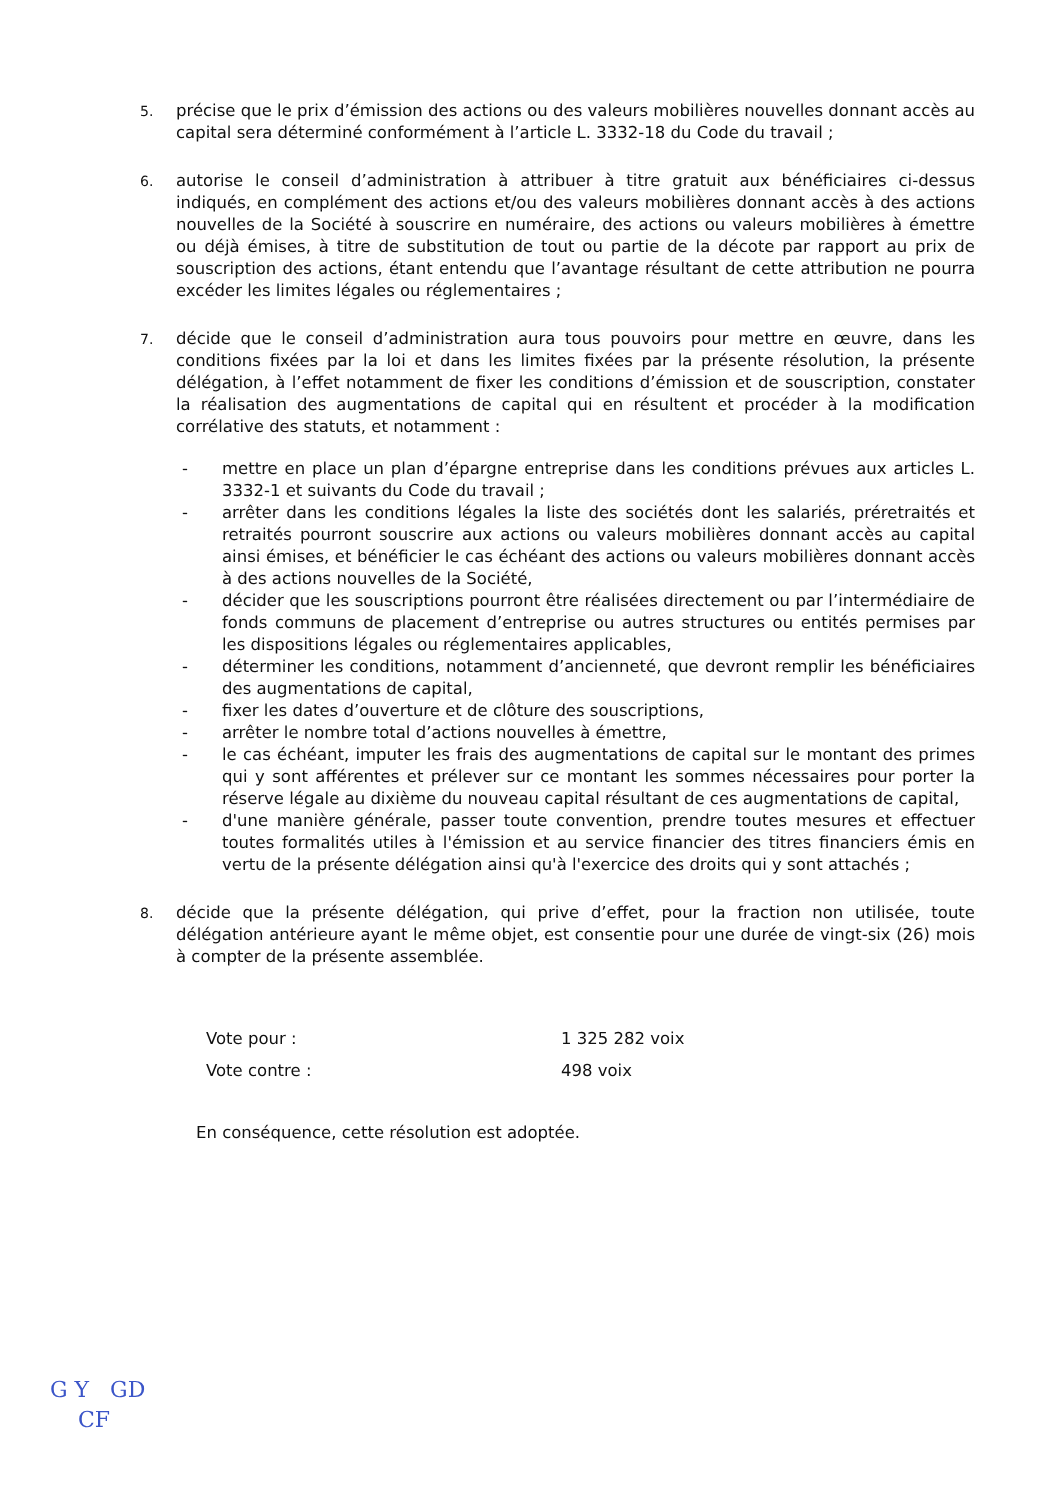5.
précise que le prix d’émission des actions ou des valeurs mobilières nouvelles donnant accès au capital sera déterminé conformément à l’article L. 3332-18 du Code du travail ;
6.
autorise le conseil d’administration à attribuer à titre gratuit aux bénéficiaires ci-dessus indiqués, en complément des actions et/ou des valeurs mobilières donnant accès à des actions nouvelles de la Société à souscrire en numéraire, des actions ou valeurs mobilières à émettre ou déjà émises, à titre de substitution de tout ou partie de la décote par rapport au prix de souscription des actions, étant entendu que l’avantage résultant de cette attribution ne pourra excéder les limites légales ou réglementaires ;
7.
décide que le conseil d’administration aura tous pouvoirs pour mettre en œuvre, dans les conditions fixées par la loi et dans les limites fixées par la présente résolution, la présente délégation, à l’effet notamment de fixer les conditions d’émission et de souscription, constater la réalisation des augmentations de capital qui en résultent et procéder à la modification corrélative des statuts, et notamment :
- mettre en place un plan d’épargne entreprise dans les conditions prévues aux articles L. 3332-1 et suivants du Code du travail ;
- arrêter dans les conditions légales la liste des sociétés dont les salariés, préretraités et retraités pourront souscrire aux actions ou valeurs mobilières donnant accès au capital ainsi émises, et bénéficier le cas échéant des actions ou valeurs mobilières donnant accès à des actions nouvelles de la Société,
- décider que les souscriptions pourront être réalisées directement ou par l’intermédiaire de fonds communs de placement d’entreprise ou autres structures ou entités permises par les dispositions légales ou réglementaires applicables,
- déterminer les conditions, notamment d’ancienneté, que devront remplir les bénéficiaires des augmentations de capital,
- fixer les dates d’ouverture et de clôture des souscriptions,
- arrêter le nombre total d’actions nouvelles à émettre,
- le cas échéant, imputer les frais des augmentations de capital sur le montant des primes qui y sont afférentes et prélever sur ce montant les sommes nécessaires pour porter la réserve légale au dixième du nouveau capital résultant de ces augmentations de capital,
- d'une manière générale, passer toute convention, prendre toutes mesures et effectuer toutes formalités utiles à l'émission et au service financier des titres financiers émis en vertu de la présente délégation ainsi qu'à l'exercice des droits qui y sont attachés ;
8.
décide que la présente délégation, qui prive d’effet, pour la fraction non utilisée, toute délégation antérieure ayant le même objet, est consentie pour une durée de vingt-six (26) mois à compter de la présente assemblée.
Vote pour : 1 325 282 voix
Vote contre : 498 voix
En conséquence, cette résolution est adoptée.
G Y GD
CF